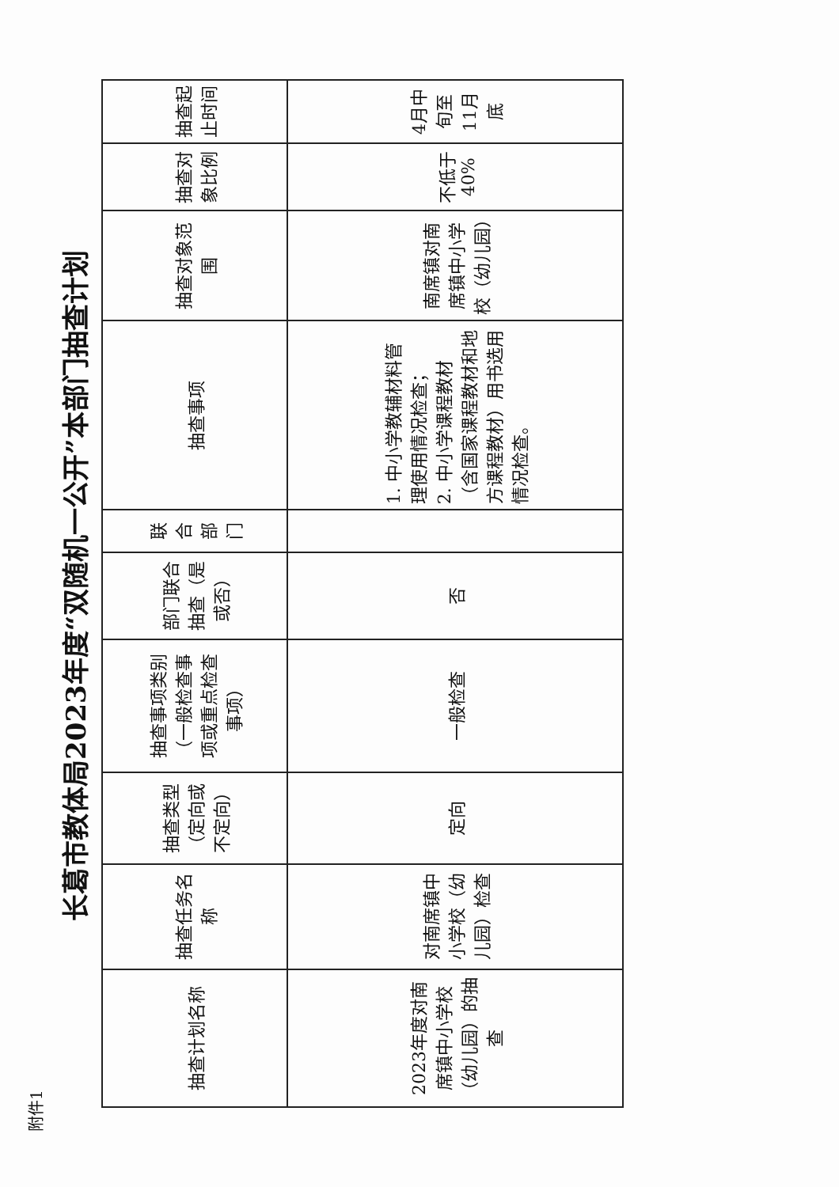附件1
长葛市教体局2023年度“双随机一公开”本部门抽查计划
| 抽查计划名称 | 抽查任务名称 | 抽查类型（定向或不定向） | 抽查事项类别（一般检查事项或重点检查事项） | 部门联合抽查（是或否） | 联合部门 | 抽查事项 | 抽查对象范围 | 抽查对象比例 | 抽查起止时间 |
| --- | --- | --- | --- | --- | --- | --- | --- | --- | --- |
| 2023年度对南席镇中小学校（幼儿园）的抽查 | 对南席镇中小学校（幼儿园）检查 | 定向 | 一般检查 | 否 | | 1. 中小学教辅材料管理使用情况检查； 2. 中小学课程教材（含国家课程教材和地方课程教材）用书选用情况检查。 | 南席镇对南席镇中小学校（幼儿园） | 不低于40% | 4月中旬至11月底 |